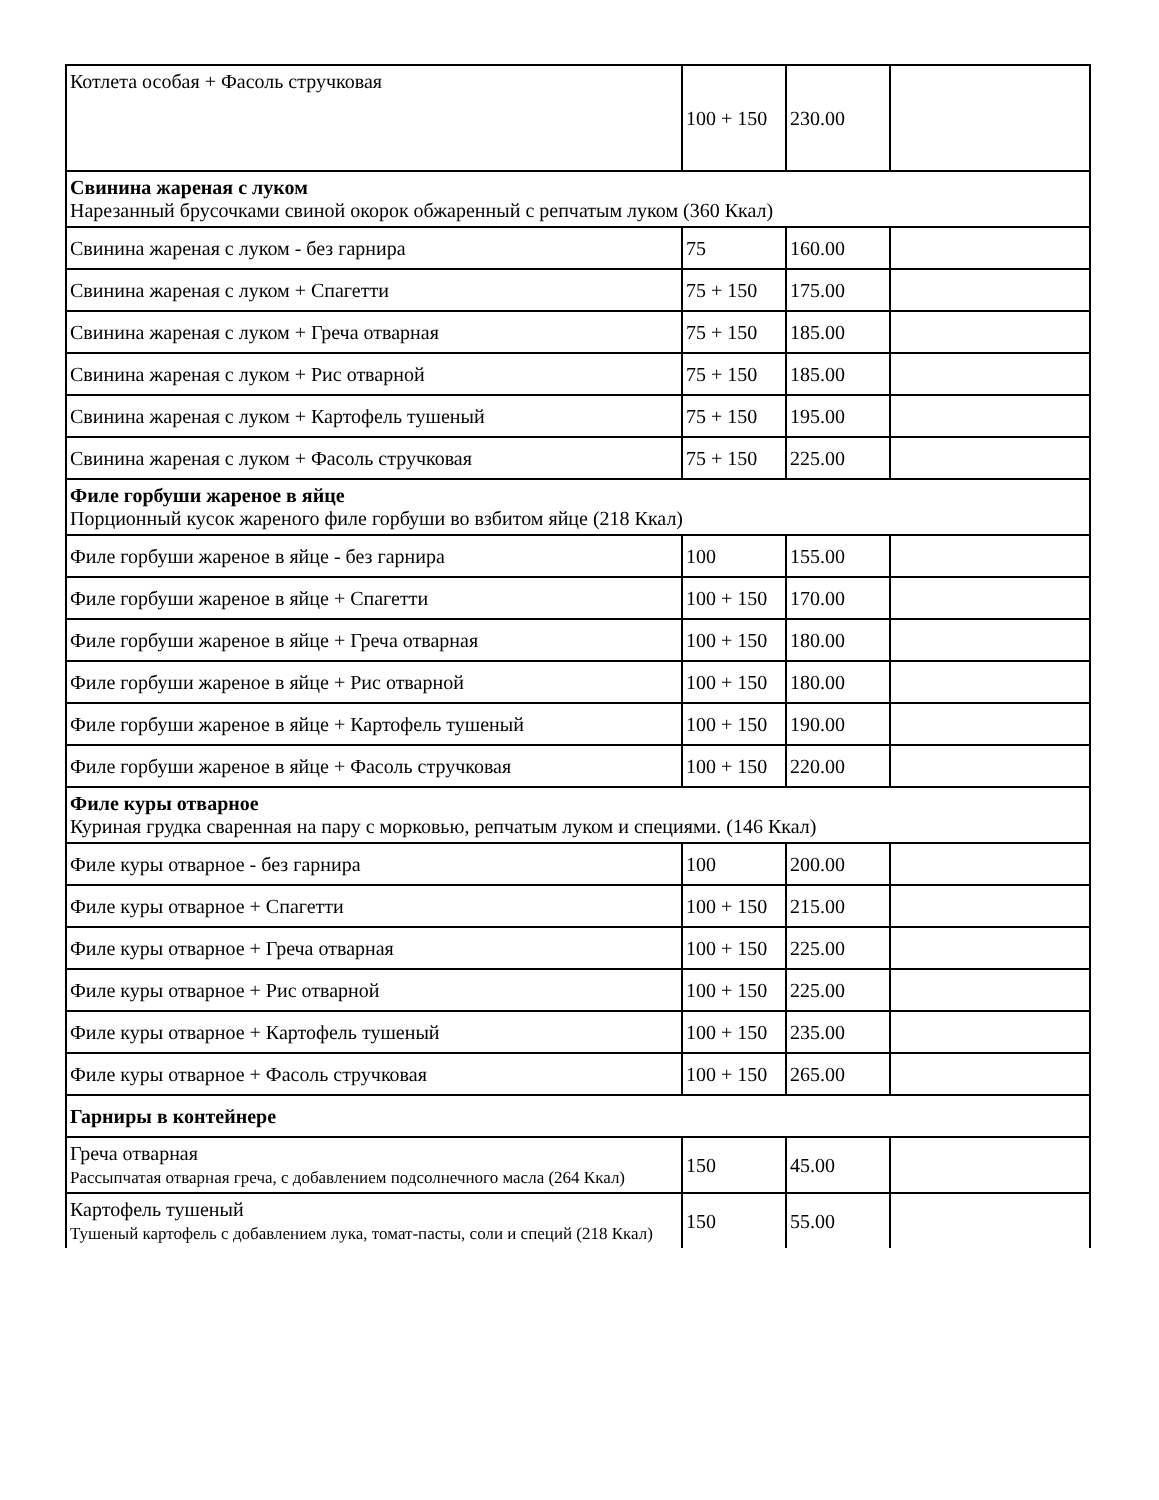| Котлета особая + Фасоль стручковая | 100 + 150 | 230.00 | |
| Свинина жареная с луком Нарезанный брусочками свиной окорок обжаренный с репчатым луком (360 Ккал) | | | |
| Свинина жареная с луком - без гарнира | 75 | 160.00 | |
| Свинина жареная с луком + Спагетти | 75 + 150 | 175.00 | |
| Свинина жареная с луком + Греча отварная | 75 + 150 | 185.00 | |
| Свинина жареная с луком + Рис отварной | 75 + 150 | 185.00 | |
| Свинина жареная с луком + Картофель тушеный | 75 + 150 | 195.00 | |
| Свинина жареная с луком + Фасоль стручковая | 75 + 150 | 225.00 | |
| Филе горбуши жареное в яйце Порционный кусок жареного филе горбуши во взбитом яйце (218 Ккал) | | | |
| Филе горбуши жареное в яйце - без гарнира | 100 | 155.00 | |
| Филе горбуши жареное в яйце + Спагетти | 100 + 150 | 170.00 | |
| Филе горбуши жареное в яйце + Греча отварная | 100 + 150 | 180.00 | |
| Филе горбуши жареное в яйце + Рис отварной | 100 + 150 | 180.00 | |
| Филе горбуши жареное в яйце + Картофель тушеный | 100 + 150 | 190.00 | |
| Филе горбуши жареное в яйце + Фасоль стручковая | 100 + 150 | 220.00 | |
| Филе куры отварное Куриная грудка сваренная на пару с морковью, репчатым луком и специями. (146 Ккал) | | | |
| Филе куры отварное - без гарнира | 100 | 200.00 | |
| Филе куры отварное + Спагетти | 100 + 150 | 215.00 | |
| Филе куры отварное + Греча отварная | 100 + 150 | 225.00 | |
| Филе куры отварное + Рис отварной | 100 + 150 | 225.00 | |
| Филе куры отварное + Картофель тушеный | 100 + 150 | 235.00 | |
| Филе куры отварное + Фасоль стручковая | 100 + 150 | 265.00 | |
| Гарниры в контейнере | | | |
| Греча отварная Рассыпчатая отварная греча, с добавлением подсолнечного масла (264 Ккал) | 150 | 45.00 | |
| Картофель тушеный Тушеный картофель с добавлением лука, томат-пасты, соли и специй (218 Ккал) | 150 | 55.00 | |